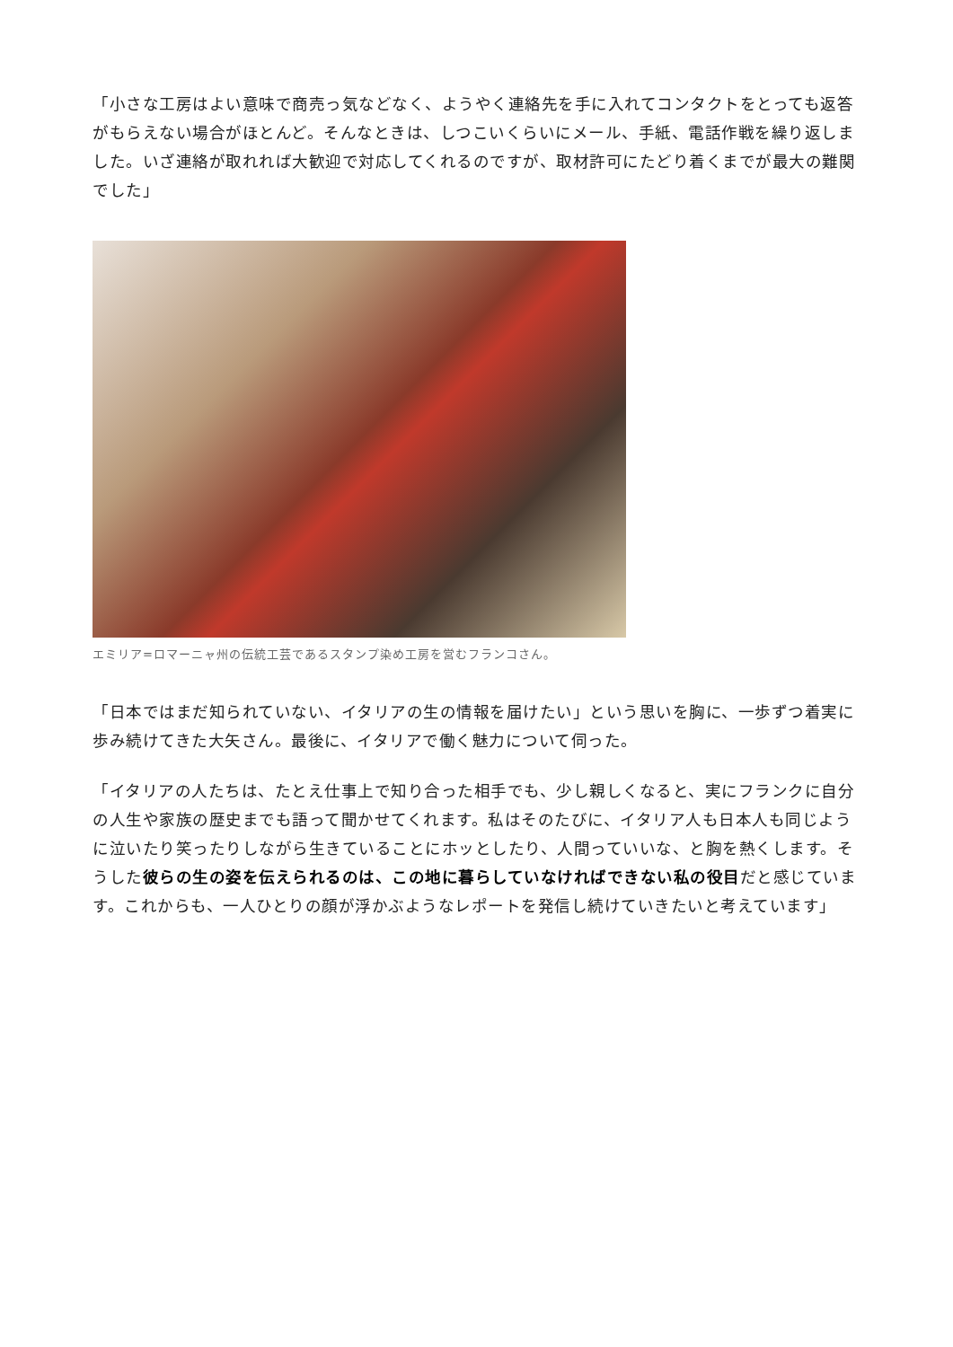「小さな工房はよい意味で商売っ気などなく、ようやく連絡先を手に入れてコンタクトをとっても返答がもらえない場合がほとんど。そんなときは、しつこいくらいにメール、手紙、電話作戦を繰り返しました。いざ連絡が取れれば大歓迎で対応してくれるのですが、取材許可にたどり着くまでが最大の難関でした」
エミリア=ロマーニャ州の伝統工芸であるスタンプ染め工房を営むフランコさん。
「日本ではまだ知られていない、イタリアの生の情報を届けたい」という思いを胸に、一歩ずつ着実に歩み続けてきた大矢さん。最後に、イタリアで働く魅力について伺った。
「イタリアの人たちは、たとえ仕事上で知り合った相手でも、少し親しくなると、実にフランクに自分の人生や家族の歴史までも語って聞かせてくれます。私はそのたびに、イタリア人も日本人も同じように泣いたり笑ったりしながら生きていることにホッとしたり、人間っていいな、と胸を熱くします。そうした彼らの生の姿を伝えられるのは、この地に暮らしていなければできない私の役目だと感じています。これからも、一人ひとりの顔が浮かぶようなレポートを発信し続けていきたいと考えています」